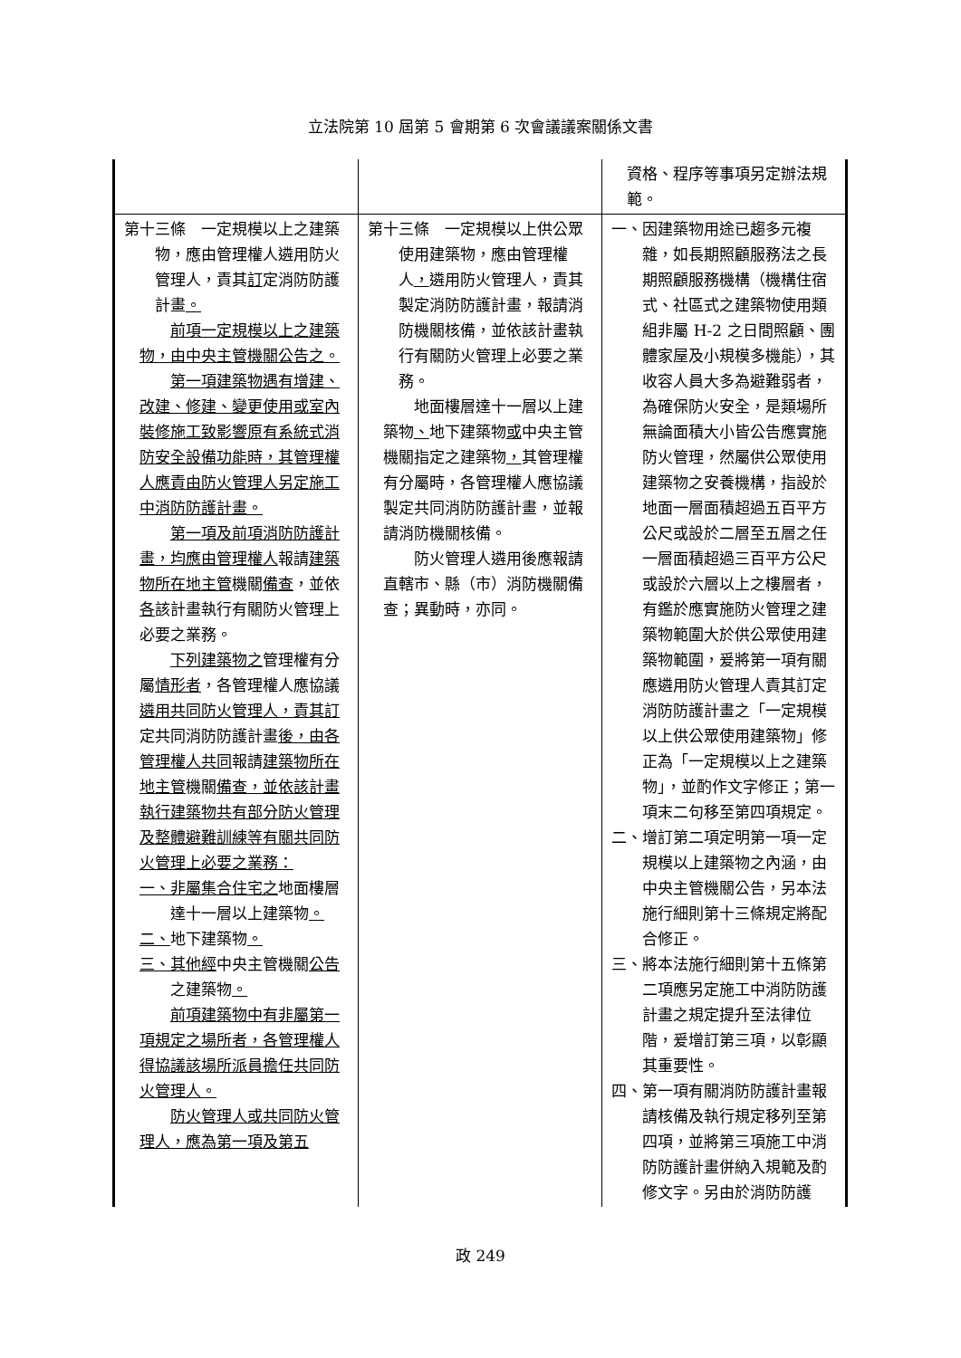立法院第 10 屆第 5 會期第 6 次會議議案關係文書
| | | 資格、程序等事項另定辦法規範。 |
| 第十三條 一定規模以上之建築物，應由管理權人遴用防火管理人，責其 訂 定消防防護計畫 。 前項一定規模以上之建築物，由中央主管機關公告之。 第一項建築物遇有增建、改建、修建、變更使用或室內裝修施工致影響原有系統式消防安全設備功能時，其管理權人應責由防火管理人另定施工中消防防護計畫。 第一項及前項消防防護計畫，均應由管理權人 報請 建築物所在地主管 機關 備查 ，並依 各 該計畫執行有關防火管理上必要之業務。 下列建築物之 管理權有分屬 情形者 ，各管理權人應協議 遴用共同防火管理人，責其訂 定共同消防防護計畫 後，由各管理權人共同 報請 建築物所在地主管 機關 備查，並依該計畫執行建築物共有部分防火管理及整體避難訓練等有關共同防火管理上必要之業務： 一、非屬集合住宅之 地面樓層達十一層以上建築物 。 二、 地下建築物 。 三、其他經 中央主管機關 公告 之建築物 。 前項建築物中有非屬第一項規定之場所者，各管理權人得協議該場所派員擔任共同防火管理人。 防火管理人或共同防火管理人，應為第一項及第五 | 第十三條 一定規模以上供公眾使用建築物，應由管理權人 ， 遴用防火管理人，責其製定消防防護計畫，報請消防機關核備，並依該計畫執行有關防火管理上必要之業務。 地面樓層達十一層以上建築物 、 地下建築物 或 中央主管機關指定之建築物 ， 其管理權有分屬時，各管理權人應協議製定共同消防防護計畫，並報請消防機關核備。 防火管理人遴用後應報請直轄市、縣（市）消防機關備查；異動時，亦同。 | 一、因建築物用途已趨多元複雜，如長期照顧服務法之長期照顧服務機構（機構住宿式、社區式之建築物使用類組非屬 H-2 之日間照顧、團體家屋及小規模多機能），其收容人員大多為避難弱者，為確保防火安全，是類場所無論面積大小皆公告應實施防火管理，然屬供公眾使用建築物之安養機構，指設於地面一層面積超過五百平方公尺或設於二層至五層之任一層面積超過三百平方公尺或設於六層以上之樓層者，有鑑於應實施防火管理之建築物範圍大於供公眾使用建築物範圍，爰將第一項有關應遴用防火管理人責其訂定消防防護計畫之「一定規模以上供公眾使用建築物」修正為「一定規模以上之建築物」，並酌作文字修正；第一項末二句移至第四項規定。 二、增訂第二項定明第一項一定規模以上建築物之內涵，由中央主管機關公告，另本法施行細則第十三條規定將配合修正。 三、將本法施行細則第十五條第二項應另定施工中消防防護計畫之規定提升至法律位階，爰增訂第三項，以彰顯其重要性。 四、第一項有關消防防護計畫報請核備及執行規定移列至第四項，並將第三項施工中消防防護計畫併納入規範及酌修文字。另由於消防防護 |
政 249